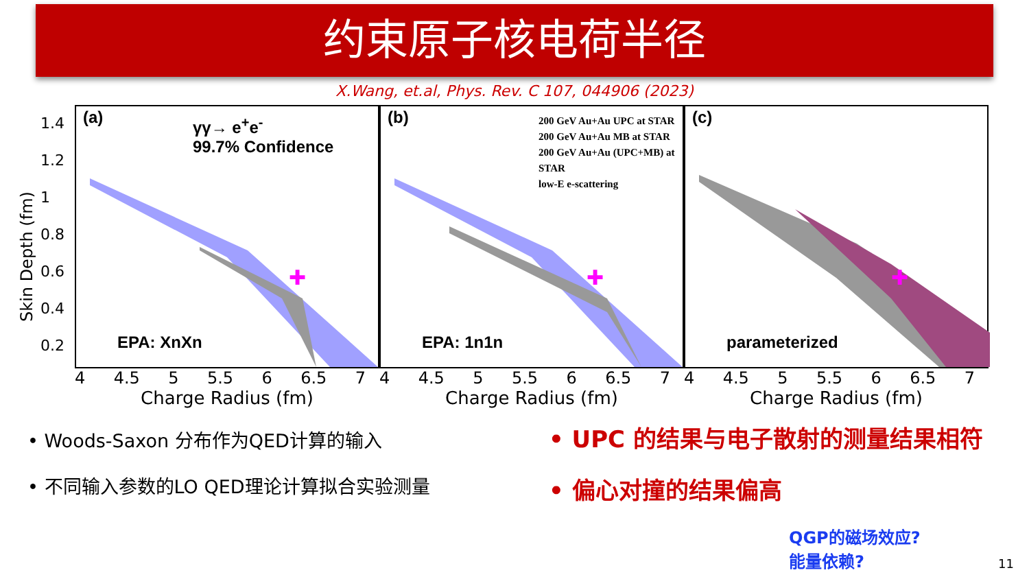约束原子核电荷半径
X.Wang, et.al, Phys. Rev. C 107, 044906 (2023)
Skin Depth (fm)
1.4
1.2
1
0.8
0.6
0.4
0.2
✚
(a)
γγ→ e<sup>+</sup>e<sup>-</sup>
99.7% Confidence
EPA: XnXn
4 4.5 5 5.5 6 6.5 7
Charge Radius (fm)
✚
(b)
200 GeV Au+Au UPC at STAR
200 GeV Au+Au MB at STAR
200 GeV Au+Au (UPC+MB) at STAR
low-E e-scattering
EPA: 1n1n
4 4.5 5 5.5 6 6.5 7
Charge Radius (fm)
✚
(c)
parameterized
4 4.5 5 5.5 6 6.5 7
Charge Radius (fm)
• Woods-Saxon 分布作为QED计算的输入
• 不同输入参数的LO QED理论计算拟合实验测量
• UPC 的结果与电子散射的测量结果相符
• 偏心对撞的结果偏高
QGP的磁场效应?
能量依赖?
11